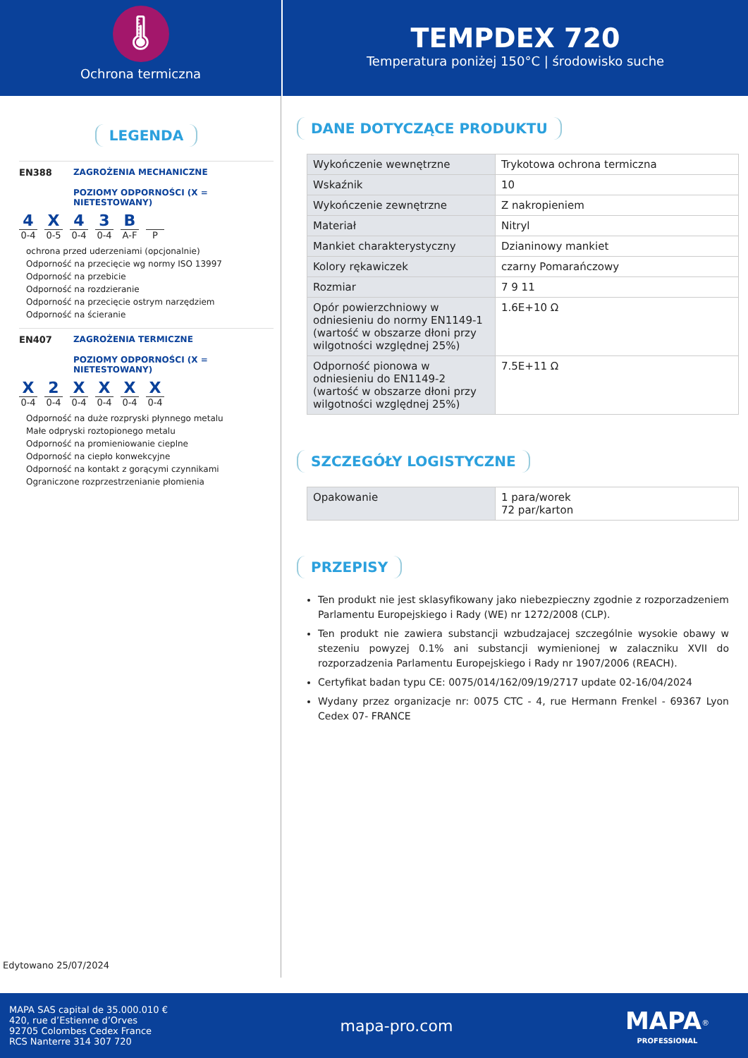🌡
Ochrona termiczna
TEMPDEX 720
Temperatura poniżej 150°C | środowisko suche
LEGENDA
EN388 ZAGROŻENIA MECHANICZNE
POZIOMY ODPORNOŚCI (X = NIETESTOWANY)
4
0-4
X
0-5
4
0-4
3
0-4
B
A-F
P
ochrona przed uderzeniami (opcjonalnie)
Odporność na przecięcie wg normy ISO 13997
Odporność na przebicie
Odporność na rozdzieranie
Odporność na przecięcie ostrym narzędziem
Odporność na ścieranie
EN407 ZAGROŻENIA TERMICZNE
POZIOMY ODPORNOŚCI (X = NIETESTOWANY)
X
0-4
2
0-4
X
0-4
X
0-4
X
0-4
X
0-4
Odporność na duże rozpryski płynnego metalu
Małe odpryski roztopionego metalu
Odporność na promieniowanie cieplne
Odporność na ciepło konwekcyjne
Odporność na kontakt z gorącymi czynnikami
Ograniczone rozprzestrzenianie płomienia
Edytowano 25/07/2024
DANE DOTYCZĄCE PRODUKTU
| Wykończenie wewnętrzne | Trykotowa ochrona termiczna |
| Wskaźnik | 10 |
| Wykończenie zewnętrzne | Z nakropieniem |
| Materiał | Nitryl |
| Mankiet charakterystyczny | Dzianinowy mankiet |
| Kolory rękawiczek | czarny Pomarańczowy |
| Rozmiar | 7 9 11 |
| Opór powierzchniowy w odniesieniu do normy EN1149-1 (wartość w obszarze dłoni przy wilgotności względnej 25%) | 1.6E+10 Ω |
| Odporność pionowa w odniesieniu do EN1149-2 (wartość w obszarze dłoni przy wilgotności względnej 25%) | 7.5E+11 Ω |
SZCZEGÓŁY LOGISTYCZNE
| Opakowanie | 1 para/worek 72 par/karton |
PRZEPISY
Ten produkt nie jest sklasyfikowany jako niebezpieczny zgodnie z rozporzadzeniem Parlamentu Europejskiego i Rady (WE) nr 1272/2008 (CLP).
Ten produkt nie zawiera substancji wzbudzajacej szczególnie wysokie obawy w stezeniu powyzej 0.1% ani substancji wymienionej w zalaczniku XVII do rozporzadzenia Parlamentu Europejskiego i Rady nr 1907/2006 (REACH).
Certyfikat badan typu CE: 0075/014/162/09/19/2717 update 02-16/04/2024
Wydany przez organizacje nr: 0075 CTC - 4, rue Hermann Frenkel - 69367 Lyon Cedex 07- FRANCE
MAPA SAS capital de 35.000.010 €
420, rue d’Estienne d’Orves
92705 Colombes Cedex France
RCS Nanterre 314 307 720
mapa-pro.com
MAPA<sup>®</sup>
PROFESSIONAL